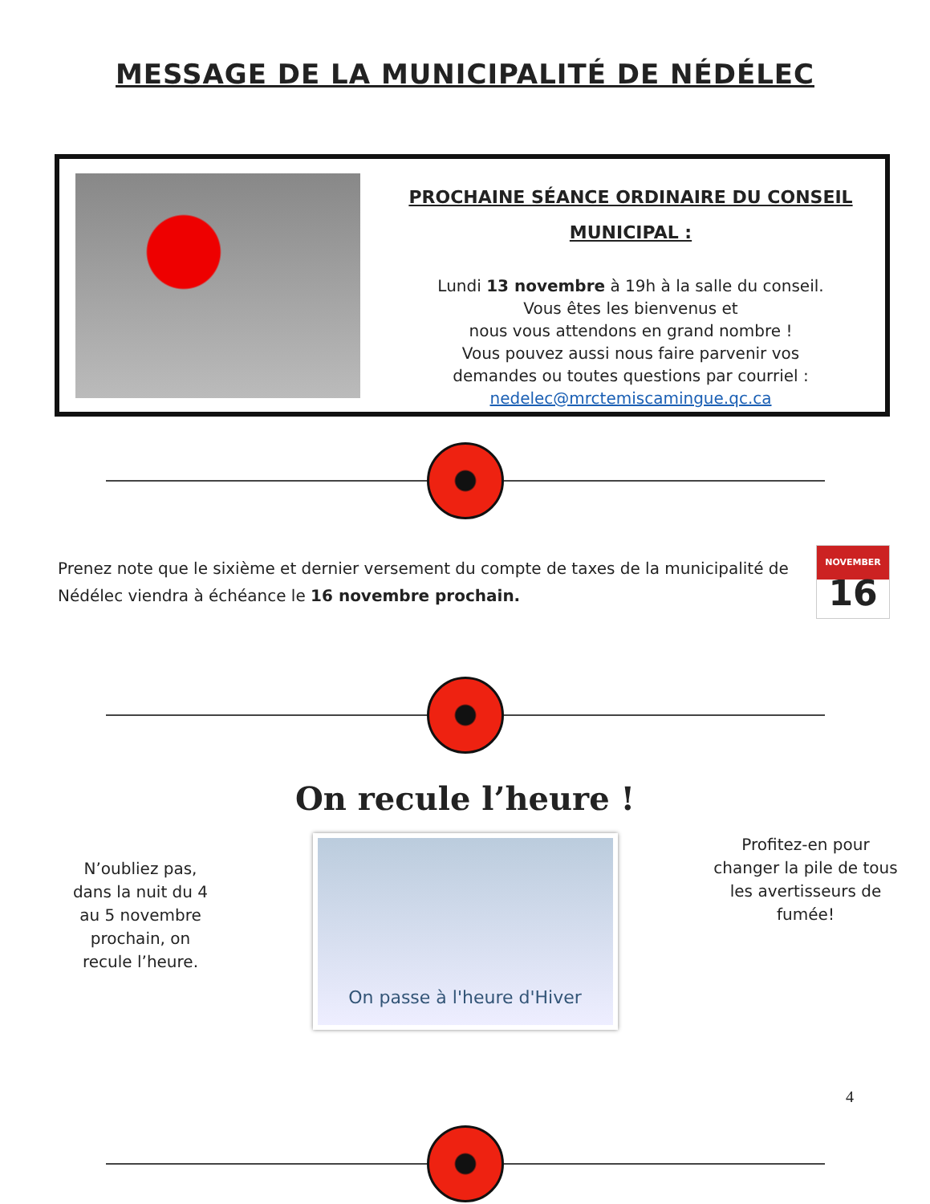MESSAGE DE LA MUNICIPALITÉ DE NÉDÉLEC
PROCHAINE SÉANCE ORDINAIRE DU CONSEIL
MUNICIPAL :
Lundi 13 novembre à 19h à la salle du conseil.
Vous êtes les bienvenus et
nous vous attendons en grand nombre !
Vous pouvez aussi nous faire parvenir vos
demandes ou toutes questions par courriel :
nedelec@mrctemiscamingue.qc.ca
Prenez note que le sixième et dernier versement du compte de taxes de la municipalité de Nédélec viendra à échéance le 16 novembre prochain.
NOVEMBER
16
On recule l’heure !
N’oubliez pas, dans la nuit du 4 au 5 novembre prochain, on recule l’heure.
On passe à l'heure d'Hiver
Profitez-en pour changer la pile de tous les avertisseurs de fumée!
4